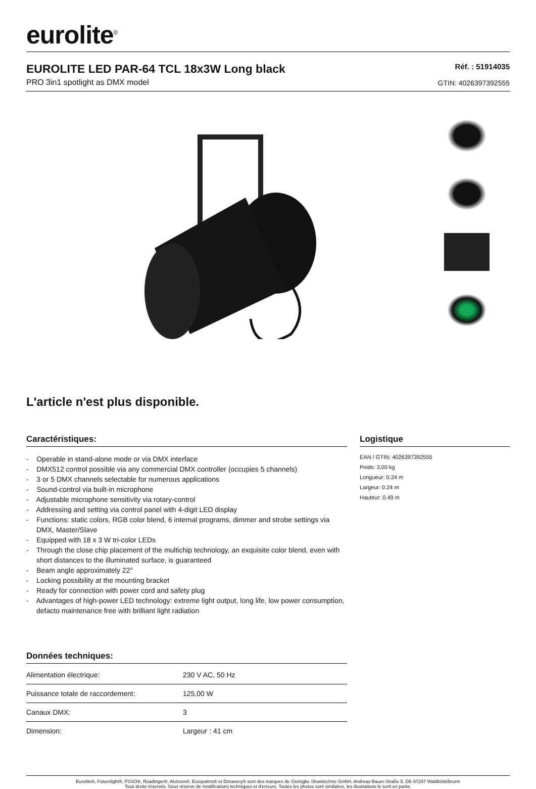eurolite<sup>®</sup>
EUROLITE LED PAR-64 TCL 18x3W Long black
PRO 3in1 spotlight as DMX model
Réf. : 51914035
GTIN: 4026397392555
L'article n'est plus disponible.
Caractéristiques:
- Operable in stand-alone mode or via DMX interface
- DMX512 control possible via any commercial DMX controller (occupies 5 channels)
- 3 or 5 DMX channels selectable for numerous applications
- Sound-control via built-in microphone
- Adjustable microphone sensitivity via rotary-control
- Addressing and setting via control panel with 4-digit LED display
- Functions: static colors, RGB color blend, 6 internal programs, dimmer and strobe settings via DMX, Master/Slave
- Equipped with 18 x 3 W tri-color LEDs
- Through the close chip placement of the multichip technology, an exquisite color blend, even with short distances to the illuminated surface, is guaranteed
- Beam angle approximately 22°
- Locking possibility at the mounting bracket
- Ready for connection with power cord and safety plug
- Advantages of high-power LED technology: extreme light output, long life, low power consumption, defacto maintenance free with brilliant light radiation
Données techniques:
| Alimentation électrique: | 230 V AC, 50 Hz |
| Puissance totale de raccordement: | 125,00 W |
| Canaux DMX: | 3 |
| Dimension: | Largeur : 41 cm |
Logistique
EAN / GTIN: 4026397392555
Poids: 3,00 kg
Longueur: 0.24 m
Largeur: 0.24 m
Hauteur: 0.49 m
Eurolite®, Futurelight®, PSSO®, Roadinger®, Alutruss®, Europalms® et Dimavery® sont des marques de Steinigke Showtechnic GmbH, Andreas-Bauer-Straße 5, DE-97297 Waldbüttelbrunn
Tous droits réservés. Sous réserve de modifications techniques et d'erreurs. Toutes les photos sont similaires, les illustrations le sont en partie.